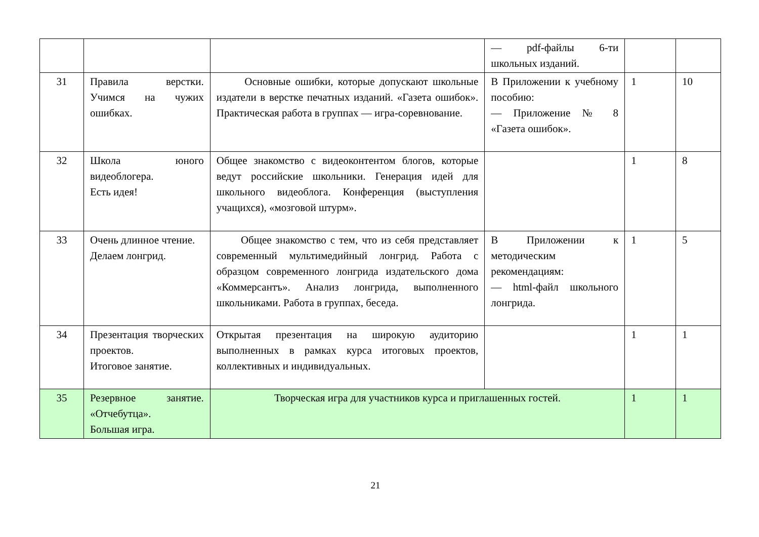| | | | — pdf-файлы 6-ти школьных изданий. | | |
| 31 | Правила верстки. Учимся на чужих ошибках. | Основные ошибки, которые допускают школьные издатели в верстке печатных изданий. «Газета ошибок». Практическая работа в группах — игра-соревнование. | В Приложении к учебному пособию: — Приложение № 8 «Газета ошибок». | 1 | 10 |
| 32 | Школа юного видеоблогера. Есть идея! | Общее знакомство с видеоконтентом блогов, которые ведут российские школьники. Генерация идей для школьного видеоблога. Конференция (выступления учащихся), «мозговой штурм». | | 1 | 8 |
| 33 | Очень длинное чтение. Делаем лонгрид. | Общее знакомство с тем, что из себя представляет современный мультимедийный лонгрид. Работа с образцом современного лонгрида издательского дома «Коммерсантъ». Анализ лонгрида, выполненного школьниками. Работа в группах, беседа. | В Приложении к методическим рекомендациям: — html-файл школьного лонгрида. | 1 | 5 |
| 34 | Презентация творческих проектов. Итоговое занятие. | Открытая презентация на широкую аудиторию выполненных в рамках курса итоговых проектов, коллективных и индивидуальных. | | 1 | 1 |
| 35 | Резервное занятие. «Отчебутца». Большая игра. | Творческая игра для участников курса и приглашенных гостей. | | 1 | 1 |
21